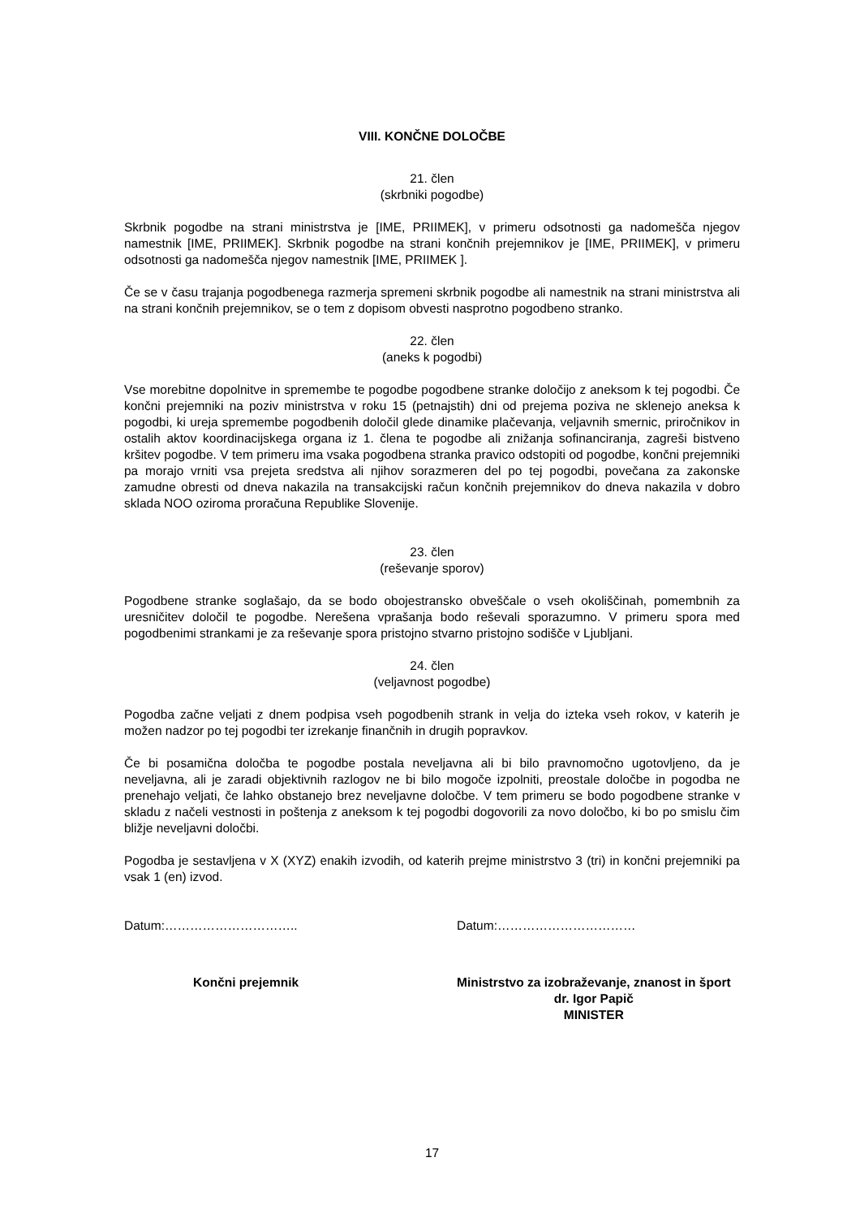VIII. KONČNE DOLOČBE
21. člen
(skrbniki pogodbe)
Skrbnik pogodbe na strani ministrstva je [IME, PRIIMEK], v primeru odsotnosti ga nadomešča njegov namestnik [IME, PRIIMEK]. Skrbnik pogodbe na strani končnih prejemnikov je [IME, PRIIMEK], v primeru odsotnosti ga nadomešča njegov namestnik [IME, PRIIMEK ].
Če se v času trajanja pogodbenega razmerja spremeni skrbnik pogodbe ali namestnik na strani ministrstva ali na strani končnih prejemnikov, se o tem z dopisom obvesti nasprotno pogodbeno stranko.
22. člen
(aneks k pogodbi)
Vse morebitne dopolnitve in spremembe te pogodbe pogodbene stranke določijo z aneksom k tej pogodbi. Če končni prejemniki na poziv ministrstva v roku 15 (petnajstih) dni od prejema poziva ne sklenejo aneksa k pogodbi, ki ureja spremembe pogodbenih določil glede dinamike plačevanja, veljavnih smernic, priročnikov in ostalih aktov koordinacijskega organa iz 1. člena te pogodbe ali znižanja sofinanciranja, zagreši bistveno kršitev pogodbe. V tem primeru ima vsaka pogodbena stranka pravico odstopiti od pogodbe, končni prejemniki pa morajo vrniti vsa prejeta sredstva ali njihov sorazmeren del po tej pogodbi, povečana za zakonske zamudne obresti od dneva nakazila na transakcijski račun končnih prejemnikov do dneva nakazila v dobro sklada NOO oziroma proračuna Republike Slovenije.
23. člen
(reševanje sporov)
Pogodbene stranke soglašajo, da se bodo obojestransko obveščale o vseh okoliščinah, pomembnih za uresničitev določil te pogodbe. Nerešena vprašanja bodo reševali sporazumno. V primeru spora med pogodbenimi strankami je za reševanje spora pristojno stvarno pristojno sodišče v Ljubljani.
24. člen
(veljavnost pogodbe)
Pogodba začne veljati z dnem podpisa vseh pogodbenih strank in velja do izteka vseh rokov, v katerih je možen nadzor po tej pogodbi ter izrekanje finančnih in drugih popravkov.
Če bi posamična določba te pogodbe postala neveljavna ali bi bilo pravnomočno ugotovljeno, da je neveljavna, ali je zaradi objektivnih razlogov ne bi bilo mogoče izpolniti, preostale določbe in pogodba ne prenehajo veljati, če lahko obstanejo brez neveljavne določbe. V tem primeru se bodo pogodbene stranke v skladu z načeli vestnosti in poštenja z aneksom k tej pogodbi dogovorili za novo določbo, ki bo po smislu čim bližje neveljavni določbi.
Pogodba je sestavljena v X (XYZ) enakih izvodih, od katerih prejme ministrstvo 3 (tri) in končni prejemniki pa vsak 1 (en) izvod.
Datum:………………………….. Datum:……………………………
Končni prejemnik Ministrstvo za izobraževanje, znanost in šport
dr. Igor Papič
MINISTER
17